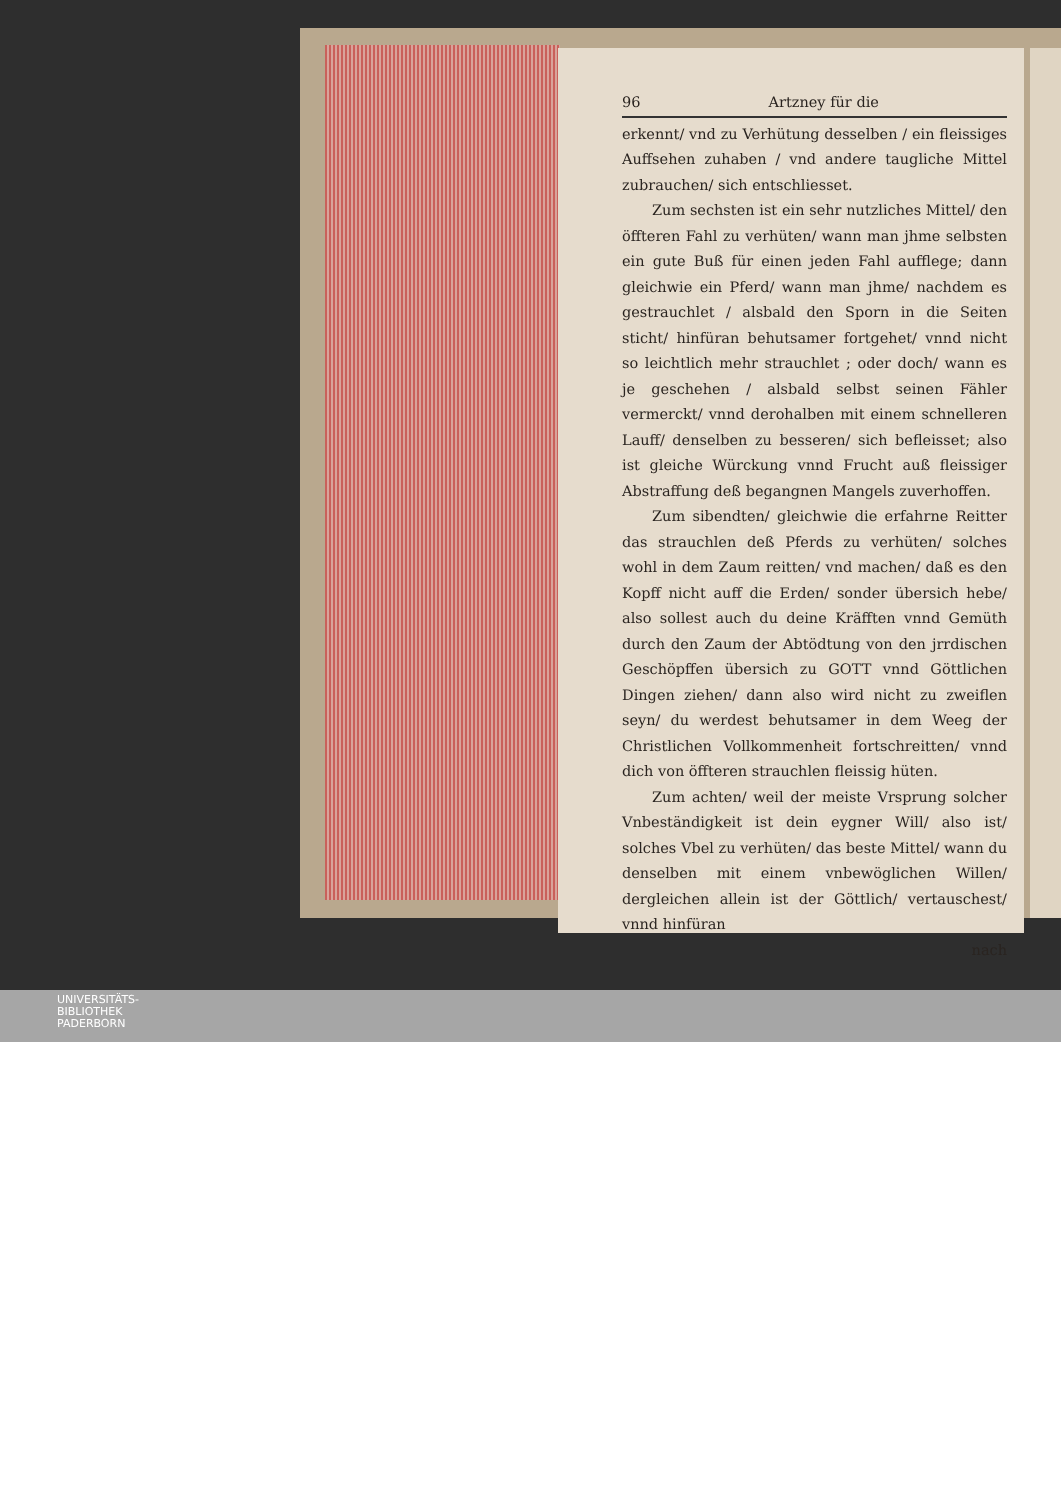96 Artzney für die
erkennt/ vnd zu Verhütung desselben / ein fleissiges Auffsehen zuhaben / vnd andere taugliche Mittel zubrauchen/ sich entschliesset.
Zum sechsten ist ein sehr nutzliches Mittel/ den öffteren Fahl zu verhüten/ wann man jhme selbsten ein gute Buß für einen jeden Fahl aufflege; dann gleichwie ein Pferd/ wann man jhme/ nachdem es gestrauchlet / alsbald den Sporn in die Seiten sticht/ hinfüran behutsamer fortgehet/ vnnd nicht so leichtlich mehr strauchlet ; oder doch/ wann es je geschehen / alsbald selbst seinen Fähler vermerckt/ vnnd derohalben mit einem schnelleren Lauff/ denselben zu besseren/ sich befleisset; also ist gleiche Würckung vnnd Frucht auß fleissiger Abstraffung deß begangnen Mangels zuverhoffen.
Zum sibendten/ gleichwie die erfahrne Reitter das strauchlen deß Pferds zu verhüten/ solches wohl in dem Zaum reitten/ vnd machen/ daß es den Kopff nicht auff die Erden/ sonder übersich hebe/ also sollest auch du deine Kräfften vnnd Gemüth durch den Zaum der Abtödtung von den jrrdischen Geschöpffen übersich zu GOTT vnnd Göttlichen Dingen ziehen/ dann also wird nicht zu zweiflen seyn/ du werdest behutsamer in dem Weeg der Christlichen Vollkommenheit fortschreitten/ vnnd dich von öffteren strauchlen fleissig hüten.
Zum achten/ weil der meiste Vrsprung solcher Vnbeständigkeit ist dein eygner Will/ also ist/ solches Vbel zu verhüten/ das beste Mittel/ wann du denselben mit einem vnbewöglichen Willen/ dergleichen allein ist der Göttlich/ vertauschest/ vnnd hinfüran
nach
UNIVERSITÄTS-
BIBLIOTHEK
PADERBORN